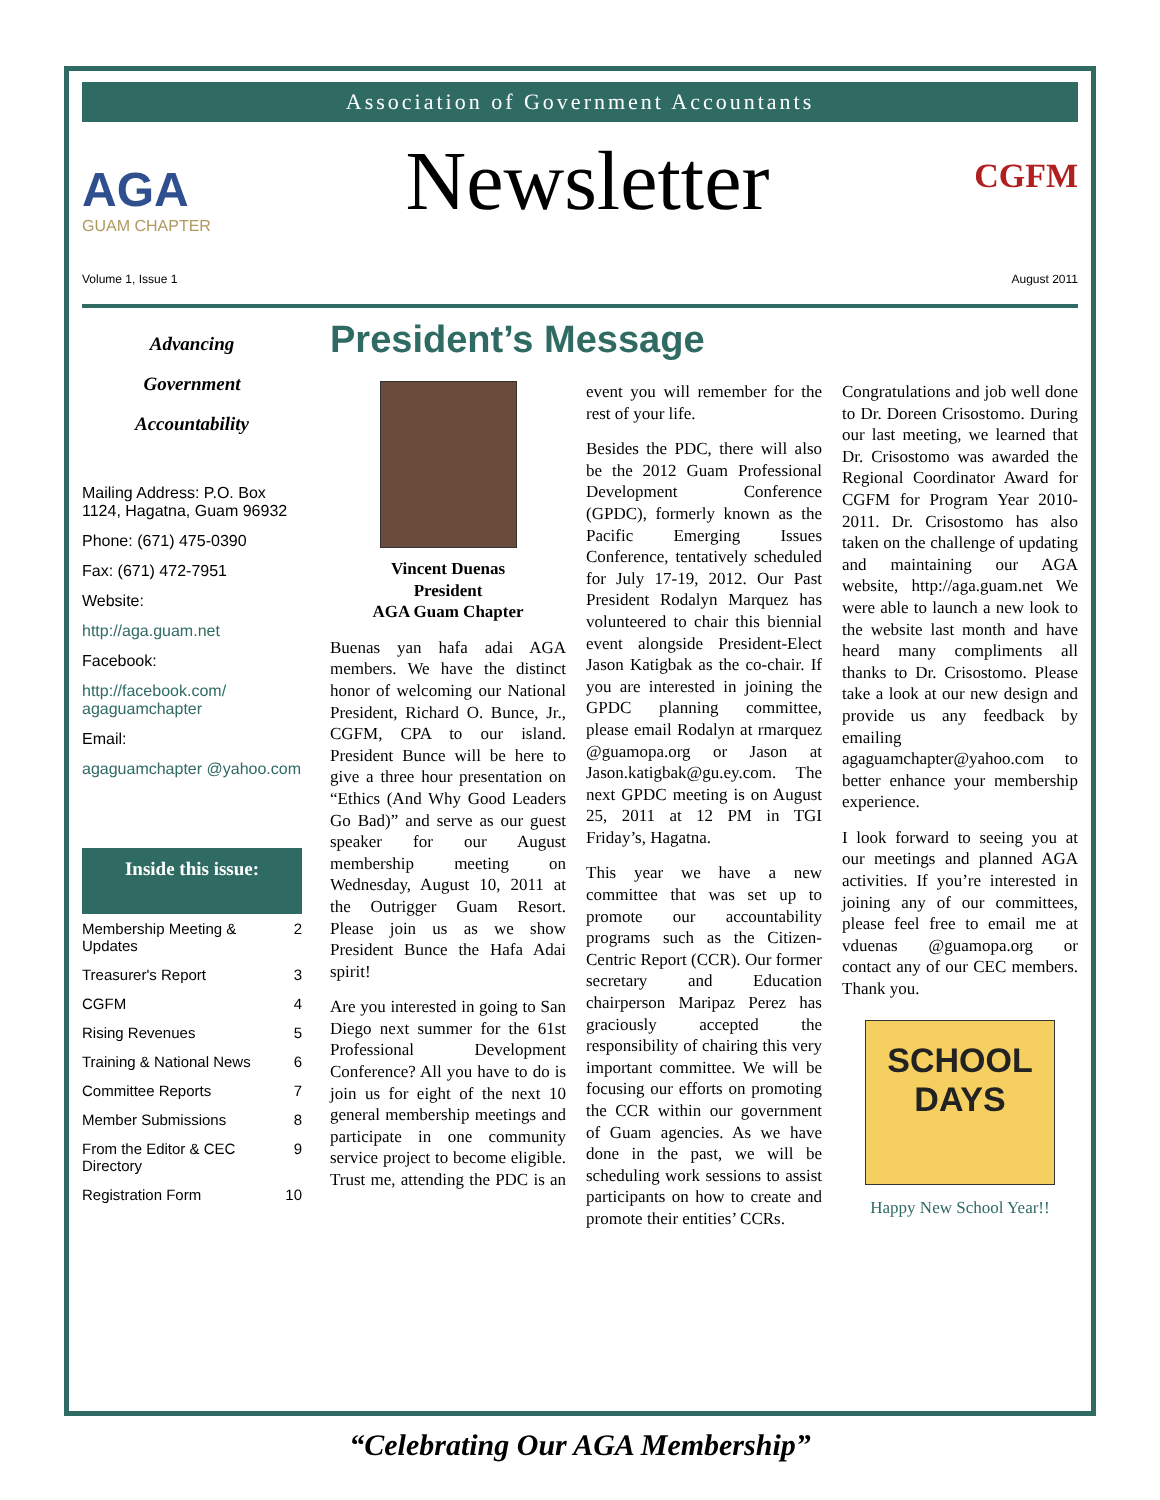Association of Government Accountants
AGA
GUAM CHAPTER
Newsletter
CGFM
Volume 1, Issue 1 August 2011
Advancing
Government
Accountability
Mailing Address: P.O. Box 1124, Hagatna, Guam 96932
Phone: (671) 475-0390
Fax: (671) 472-7951
Website:
http://aga.guam.net
Facebook:
http://facebook.com/ agaguamchapter
Email:
agaguamchapter @yahoo.com
Inside this issue:
| Membership Meeting & Updates | 2 |
| Treasurer's Report | 3 |
| CGFM | 4 |
| Rising Revenues | 5 |
| Training & National News | 6 |
| Committee Reports | 7 |
| Member Submissions | 8 |
| From the Editor & CEC Directory | 9 |
| Registration Form | 10 |
President’s Message
Vincent Duenas
President
AGA Guam Chapter
Buenas yan hafa adai AGA members. We have the distinct honor of welcoming our National President, Richard O. Bunce, Jr., CGFM, CPA to our island. President Bunce will be here to give a three hour presentation on “Ethics (And Why Good Leaders Go Bad)” and serve as our guest speaker for our August membership meeting on Wednesday, August 10, 2011 at the Outrigger Guam Resort. Please join us as we show President Bunce the Hafa Adai spirit!
Are you interested in going to San Diego next summer for the 61st Professional Development Conference? All you have to do is join us for eight of the next 10 general membership meetings and participate in one community service project to become eligible. Trust me, attending the PDC is an event you will remember for the rest of your life.
Besides the PDC, there will also be the 2012 Guam Professional Development Conference (GPDC), formerly known as the Pacific Emerging Issues Conference, tentatively scheduled for July 17-19, 2012. Our Past President Rodalyn Marquez has volunteered to chair this biennial event alongside President-Elect Jason Katigbak as the co-chair. If you are interested in joining the GPDC planning committee, please email Rodalyn at rmarquez @guamopa.org or Jason at Jason.katigbak@gu.ey.com. The next GPDC meeting is on August 25, 2011 at 12 PM in TGI Friday’s, Hagatna.
This year we have a new committee that was set up to promote our accountability programs such as the Citizen-Centric Report (CCR). Our former secretary and Education chairperson Maripaz Perez has graciously accepted the responsibility of chairing this very important committee. We will be focusing our efforts on promoting the CCR within our government of Guam agencies. As we have done in the past, we will be scheduling work sessions to assist participants on how to create and promote their entities’ CCRs.
Congratulations and job well done to Dr. Doreen Crisostomo. During our last meeting, we learned that Dr. Crisostomo was awarded the Regional Coordinator Award for CGFM for Program Year 2010-2011. Dr. Crisostomo has also taken on the challenge of updating and maintaining our AGA website, http://aga.guam.net We were able to launch a new look to the website last month and have heard many compliments all thanks to Dr. Crisostomo. Please take a look at our new design and provide us any feedback by emailing agaguamchapter@yahoo.com to better enhance your membership experience.
I look forward to seeing you at our meetings and planned AGA activities. If you’re interested in joining any of our committees, please feel free to email me at vduenas @guamopa.org or contact any of our CEC members. Thank you.
SCHOOL
DAYS
Happy New School Year!!
“Celebrating Our AGA Membership”